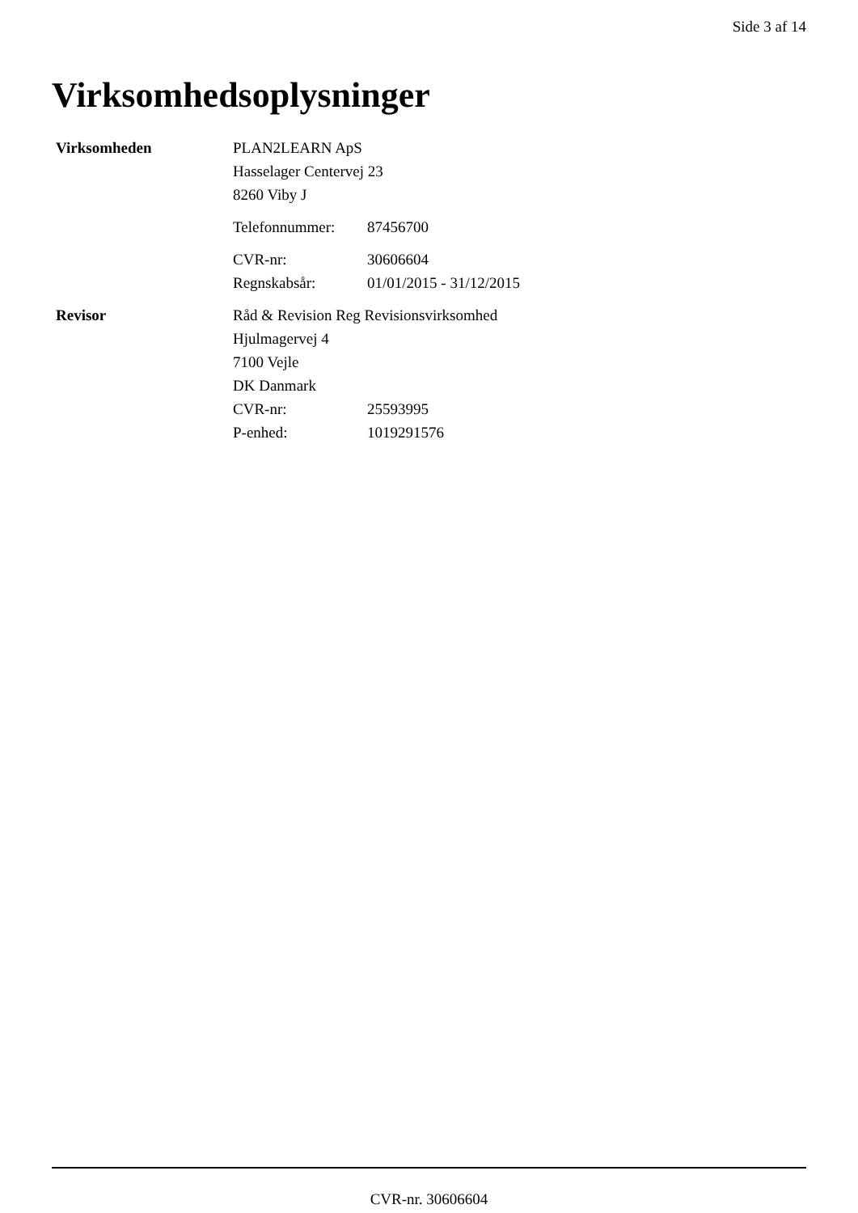Side 3 af 14
Virksomhedsoplysninger
| Virksomheden | PLAN2LEARN ApS | |
| | Hasselager Centervej 23 | |
| | 8260 Viby J | |
| | Telefonnummer: | 87456700 |
| | CVR-nr: | 30606604 |
| | Regnskabsår: | 01/01/2015 - 31/12/2015 |
| Revisor | Råd & Revision Reg Revisionsvirksomhed | |
| | Hjulmagervej 4 | |
| | 7100 Vejle | |
| | DK Danmark | |
| | CVR-nr: | 25593995 |
| | P-enhed: | 1019291576 |
CVR-nr. 30606604